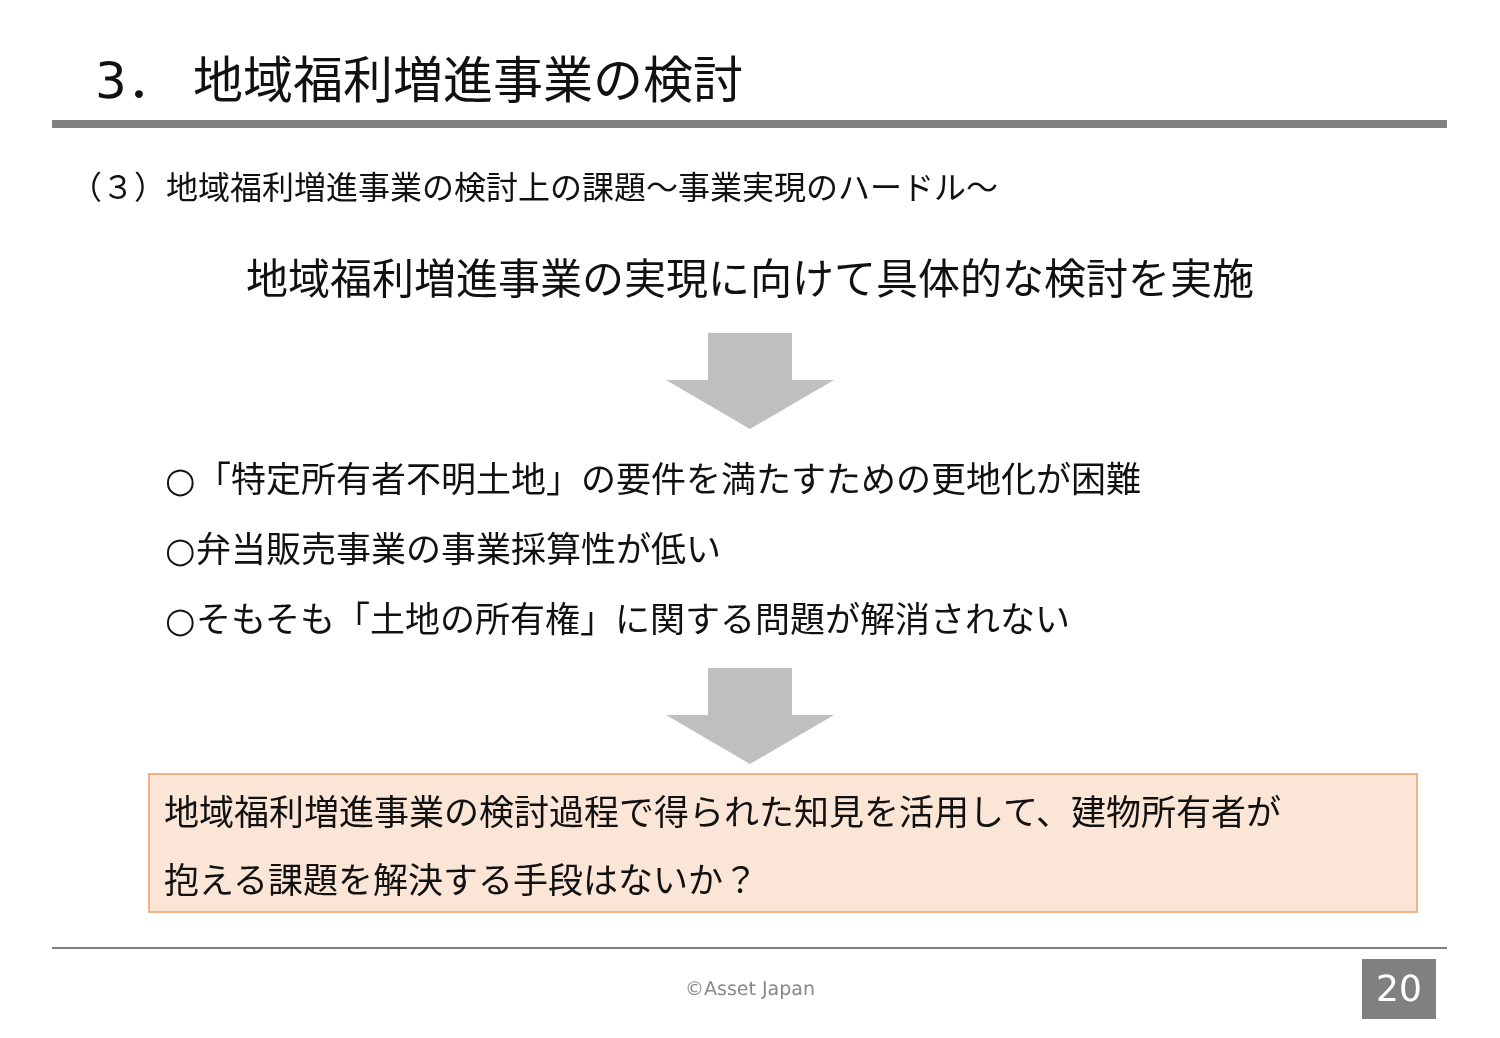3． 地域福利増進事業の検討
（３）地域福利増進事業の検討上の課題～事業実現のハードル～
地域福利増進事業の実現に向けて具体的な検討を実施
○「特定所有者不明土地」の要件を満たすための更地化が困難
○弁当販売事業の事業採算性が低い
○そもそも「土地の所有権」に関する問題が解消されない
地域福利増進事業の検討過程で得られた知見を活用して、建物所有者が
抱える課題を解決する手段はないか？
©Asset Japan 20